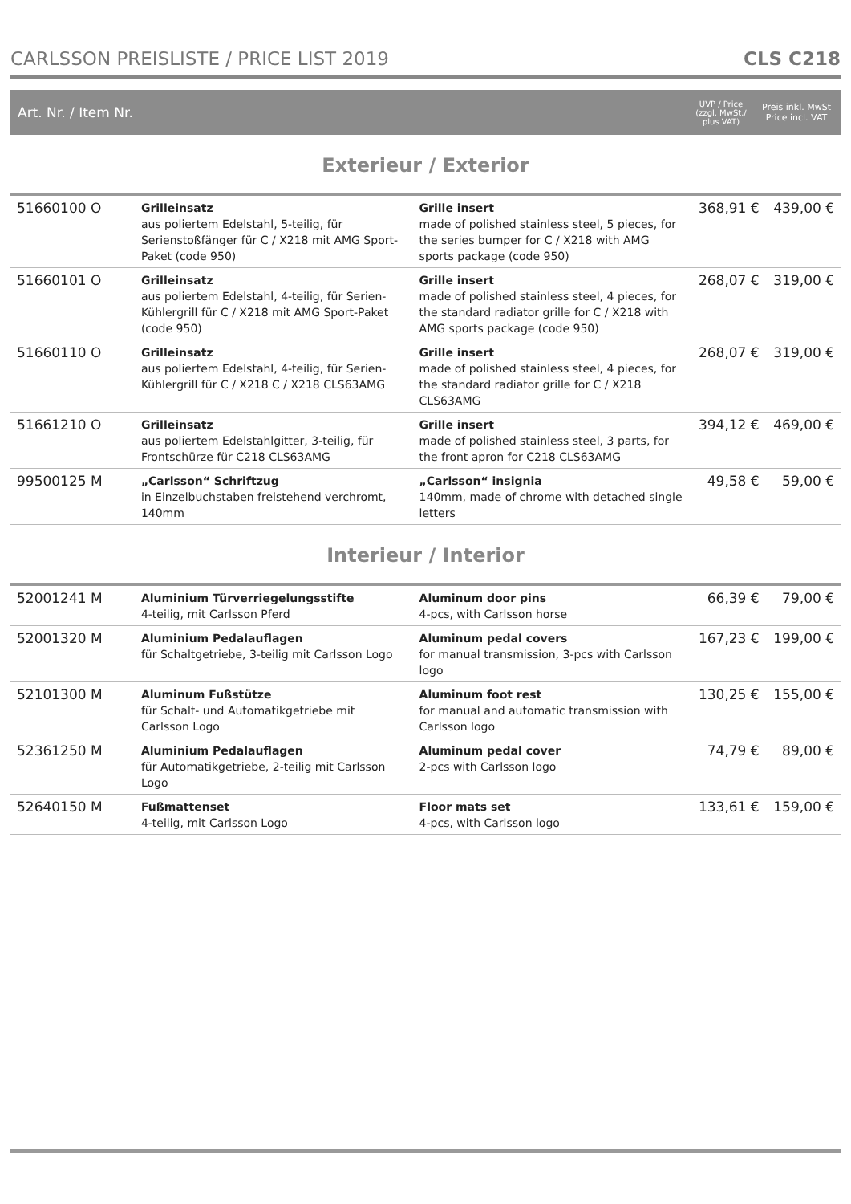CARLSSON PREISLISTE / PRICE LIST 2019 CLS C218
Art. Nr. / Item Nr. UVP / Price
(zzgl. MwSt./
plus VAT) Preis inkl. MwSt
Price incl. VAT
Exterieur / Exterior
| 51660100 O | Grilleinsatz aus poliertem Edelstahl, 5-teilig, für Serienstoßfänger für C / X218 mit AMG Sport-Paket (code 950) | Grille insert made of polished stainless steel, 5 pieces, for the series bumper for C / X218 with AMG sports package (code 950) | 368,91 € | 439,00 € |
| 51660101 O | Grilleinsatz aus poliertem Edelstahl, 4-teilig, für Serien-Kühlergrill für C / X218 mit AMG Sport-Paket (code 950) | Grille insert made of polished stainless steel, 4 pieces, for the standard radiator grille for C / X218 with AMG sports package (code 950) | 268,07 € | 319,00 € |
| 51660110 O | Grilleinsatz aus poliertem Edelstahl, 4-teilig, für Serien-Kühlergrill für C / X218 C / X218 CLS63AMG | Grille insert made of polished stainless steel, 4 pieces, for the standard radiator grille for C / X218 CLS63AMG | 268,07 € | 319,00 € |
| 51661210 O | Grilleinsatz aus poliertem Edelstahlgitter, 3-teilig, für Frontschürze für C218 CLS63AMG | Grille insert made of polished stainless steel, 3 parts, for the front apron for C218 CLS63AMG | 394,12 € | 469,00 € |
| 99500125 M | „Carlsson“ Schriftzug in Einzelbuchstaben freistehend verchromt, 140mm | „Carlsson“ insignia 140mm, made of chrome with detached single letters | 49,58 € | 59,00 € |
Interieur / Interior
| 52001241 M | Aluminium Türverriegelungsstifte 4-teilig, mit Carlsson Pferd | Aluminum door pins 4-pcs, with Carlsson horse | 66,39 € | 79,00 € |
| 52001320 M | Aluminium Pedalauflagen für Schaltgetriebe, 3-teilig mit Carlsson Logo | Aluminum pedal covers for manual transmission, 3-pcs with Carlsson logo | 167,23 € | 199,00 € |
| 52101300 M | Aluminum Fußstütze für Schalt- und Automatikgetriebe mit Carlsson Logo | Aluminum foot rest for manual and automatic transmission with Carlsson logo | 130,25 € | 155,00 € |
| 52361250 M | Aluminium Pedalauflagen für Automatikgetriebe, 2-teilig mit Carlsson Logo | Aluminum pedal cover 2-pcs with Carlsson logo | 74,79 € | 89,00 € |
| 52640150 M | Fußmattenset 4-teilig, mit Carlsson Logo | Floor mats set 4-pcs, with Carlsson logo | 133,61 € | 159,00 € |